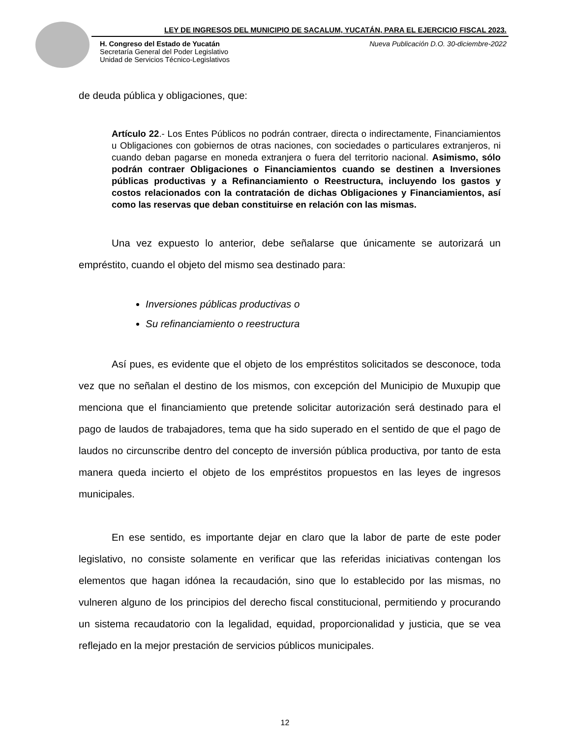LEY DE INGRESOS DEL MUNICIPIO DE SACALUM, YUCATÁN, PARA EL EJERCICIO FISCAL 2023.
H. Congreso del Estado de Yucatán
Secretaría General del Poder Legislativo
Unidad de Servicios Técnico-Legislativos
Nueva Publicación D.O. 30-diciembre-2022
de deuda pública y obligaciones, que:
Artículo 22.- Los Entes Públicos no podrán contraer, directa o indirectamente, Financiamientos u Obligaciones con gobiernos de otras naciones, con sociedades o particulares extranjeros, ni cuando deban pagarse en moneda extranjera o fuera del territorio nacional. Asimismo, sólo podrán contraer Obligaciones o Financiamientos cuando se destinen a Inversiones públicas productivas y a Refinanciamiento o Reestructura, incluyendo los gastos y costos relacionados con la contratación de dichas Obligaciones y Financiamientos, así como las reservas que deban constituirse en relación con las mismas.
Una vez expuesto lo anterior, debe señalarse que únicamente se autorizará un empréstito, cuando el objeto del mismo sea destinado para:
Inversiones públicas productivas o
Su refinanciamiento o reestructura
Así pues, es evidente que el objeto de los empréstitos solicitados se desconoce, toda vez que no señalan el destino de los mismos, con excepción del Municipio de Muxupip que menciona que el financiamiento que pretende solicitar autorización será destinado para el pago de laudos de trabajadores, tema que ha sido superado en el sentido de que el pago de laudos no circunscribe dentro del concepto de inversión pública productiva, por tanto de esta manera queda incierto el objeto de los empréstitos propuestos en las leyes de ingresos municipales.
En ese sentido, es importante dejar en claro que la labor de parte de este poder legislativo, no consiste solamente en verificar que las referidas iniciativas contengan los elementos que hagan idónea la recaudación, sino que lo establecido por las mismas, no vulneren alguno de los principios del derecho fiscal constitucional, permitiendo y procurando un sistema recaudatorio con la legalidad, equidad, proporcionalidad y justicia, que se vea reflejado en la mejor prestación de servicios públicos municipales.
12